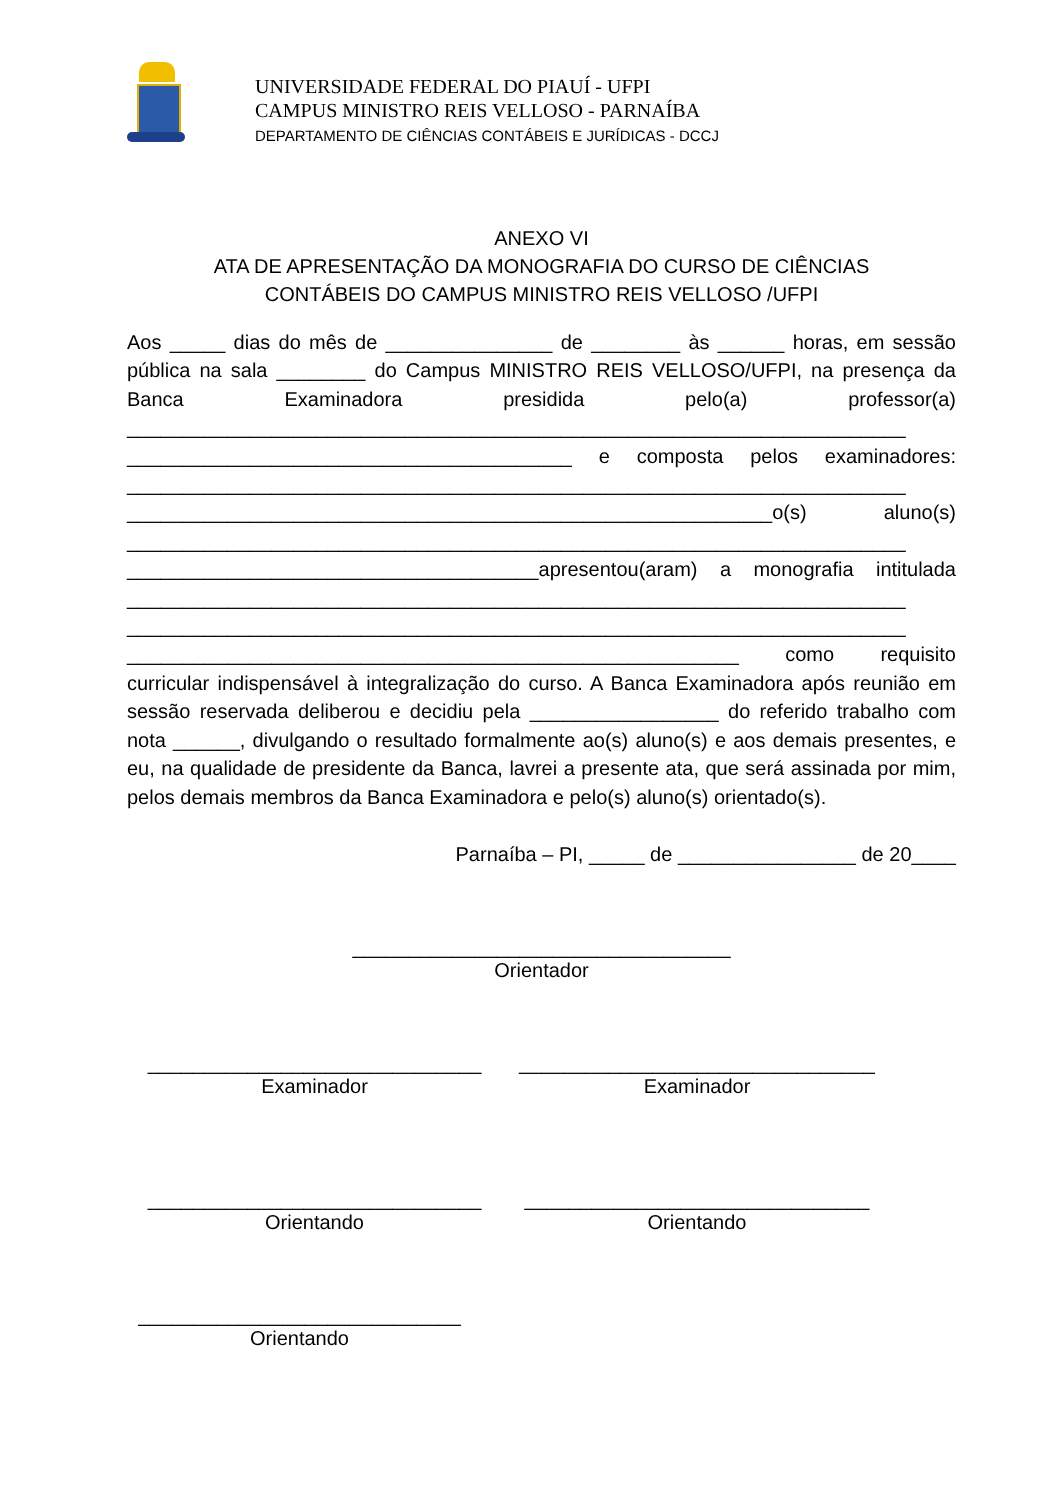UNIVERSIDADE FEDERAL DO PIAUÍ - UFPI
CAMPUS MINISTRO REIS VELLOSO - PARNAÍBA
DEPARTAMENTO DE CIÊNCIAS CONTÁBEIS E JURÍDICAS - DCCJ
ANEXO VI
ATA DE APRESENTAÇÃO DA MONOGRAFIA DO CURSO DE CIÊNCIAS
CONTÁBEIS DO CAMPUS MINISTRO REIS VELLOSO /UFPI
Aos _____ dias do mês de _______________ de ________ às ______ horas, em sessão pública na sala ________ do Campus MINISTRO REIS VELLOSO/UFPI, na presença da Banca Examinadora presidida pelo(a) professor(a) ______________________________________________________________________ ________________________________________ e composta pelos examinadores: ______________________________________________________________________ __________________________________________________________o(s) aluno(s) ______________________________________________________________________ _____________________________________apresentou(aram) a monografia intitulada ______________________________________________________________________ ______________________________________________________________________ _______________________________________________________ como requisito curricular indispensável à integralização do curso. A Banca Examinadora após reunião em sessão reservada deliberou e decidiu pela _________________ do referido trabalho com nota ______, divulgando o resultado formalmente ao(s) aluno(s) e aos demais presentes, e eu, na qualidade de presidente da Banca, lavrei a presente ata, que será assinada por mim, pelos demais membros da Banca Examinadora e pelo(s) aluno(s) orientado(s).
Parnaíba – PI, _____ de ________________ de 20____
__________________________________
Orientador
______________________________
Examinador
________________________________
Examinador
______________________________
Orientando
_______________________________
Orientando
_____________________________
Orientando